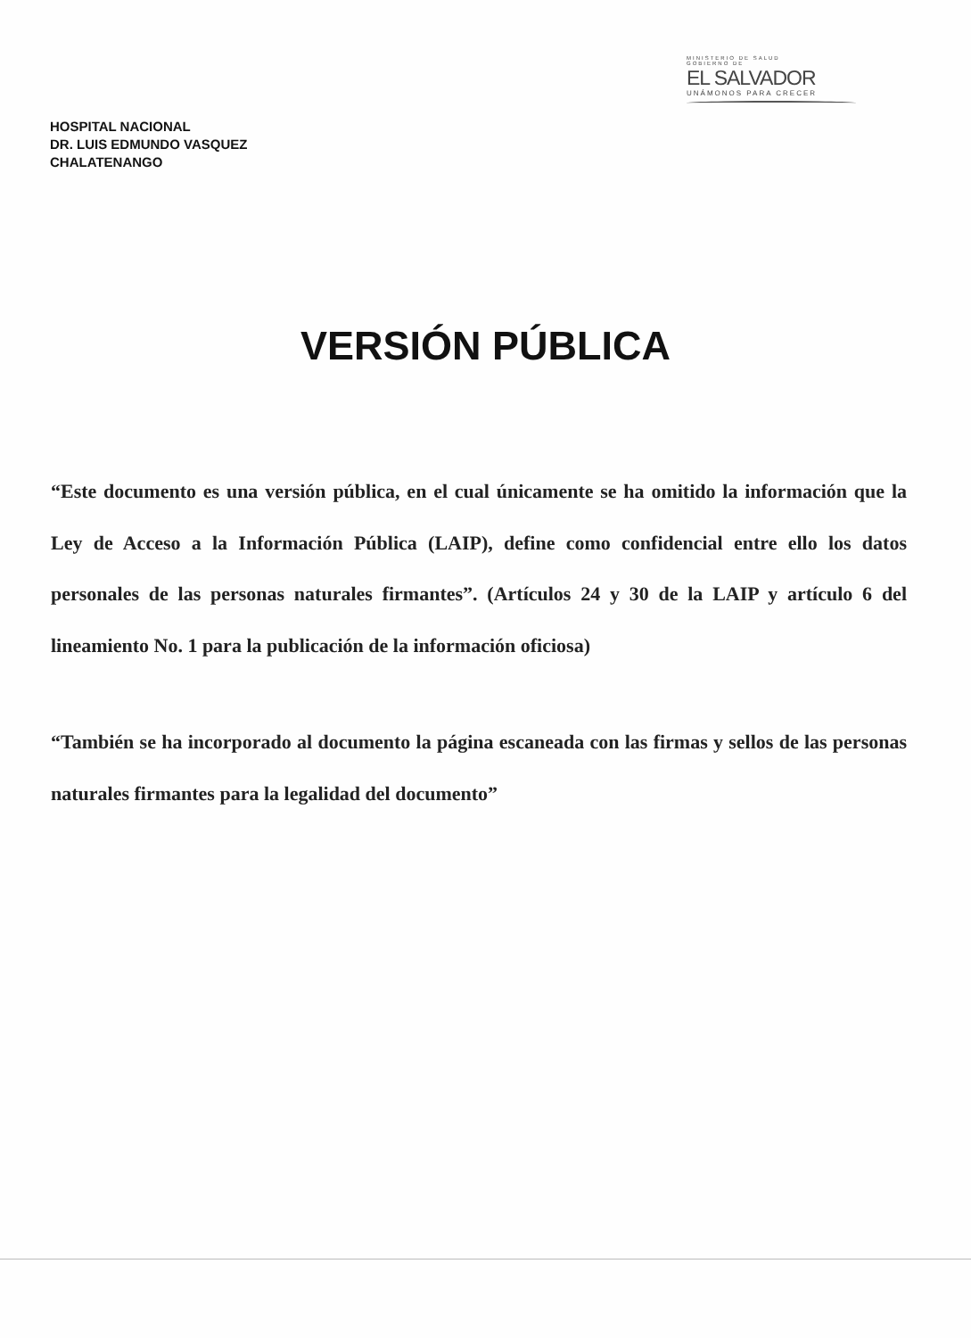MINISTERIO DE SALUD
GOBIERNO DE
EL SALVADOR
UNÁMONOS PARA CRECER
HOSPITAL NACIONAL
DR. LUIS EDMUNDO VASQUEZ
CHALATENANGO
VERSIÓN PÚBLICA
“Este documento es una versión pública, en el cual únicamente se ha omitido la información que la Ley de Acceso a la Información Pública (LAIP), define como confidencial entre ello los datos personales de las personas naturales firmantes”. (Artículos 24 y 30 de la LAIP y artículo 6 del lineamiento No. 1 para la publicación de la información oficiosa)
“También se ha incorporado al documento la página escaneada con las firmas y sellos de las personas naturales firmantes para la legalidad del documento”